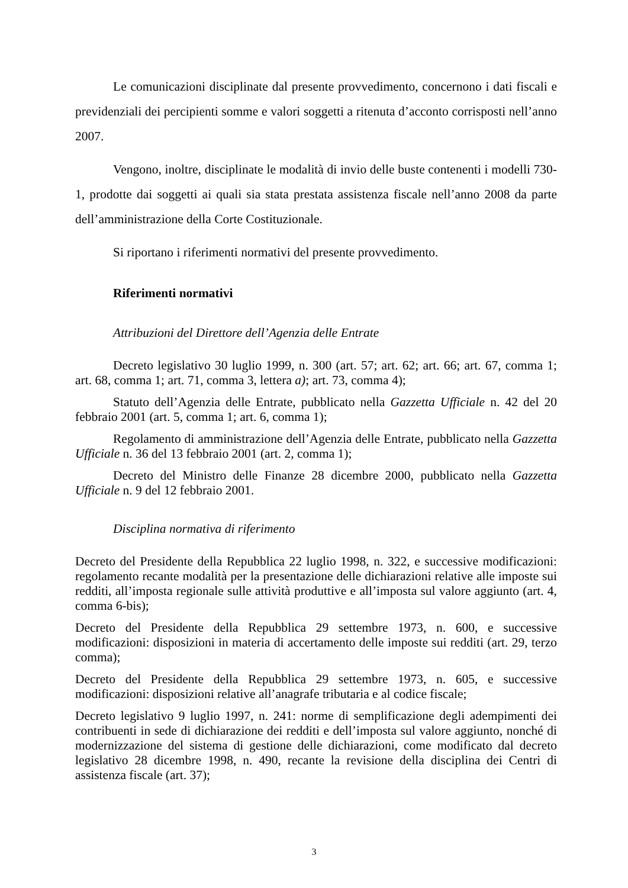Le comunicazioni disciplinate dal presente provvedimento, concernono i dati fiscali e previdenziali dei percipienti somme e valori soggetti a ritenuta d’acconto corrisposti nell’anno 2007.
Vengono, inoltre, disciplinate le modalità di invio delle buste contenenti i modelli 730-1, prodotte dai soggetti ai quali sia stata prestata assistenza fiscale nell’anno 2008 da parte dell’amministrazione della Corte Costituzionale.
Si riportano i riferimenti normativi del presente provvedimento.
Riferimenti normativi
Attribuzioni del Direttore dell’Agenzia delle Entrate
Decreto legislativo 30 luglio 1999, n. 300 (art. 57; art. 62; art. 66; art. 67, comma 1; art. 68, comma 1; art. 71, comma 3, lettera a); art. 73, comma 4);
Statuto dell’Agenzia delle Entrate, pubblicato nella Gazzetta Ufficiale n. 42 del 20 febbraio 2001 (art. 5, comma 1; art. 6, comma 1);
Regolamento di amministrazione dell’Agenzia delle Entrate, pubblicato nella Gazzetta Ufficiale n. 36 del 13 febbraio 2001 (art. 2, comma 1);
Decreto del Ministro delle Finanze 28 dicembre 2000, pubblicato nella Gazzetta Ufficiale n. 9 del 12 febbraio 2001.
Disciplina normativa di riferimento
Decreto del Presidente della Repubblica 22 luglio 1998, n. 322, e successive modificazioni: regolamento recante modalità per la presentazione delle dichiarazioni relative alle imposte sui redditi, all’imposta regionale sulle attività produttive e all’imposta sul valore aggiunto (art. 4, comma 6-bis);
Decreto del Presidente della Repubblica 29 settembre 1973, n. 600, e successive modificazioni: disposizioni in materia di accertamento delle imposte sui redditi (art. 29, terzo comma);
Decreto del Presidente della Repubblica 29 settembre 1973, n. 605, e successive modificazioni: disposizioni relative all’anagrafe tributaria e al codice fiscale;
Decreto legislativo 9 luglio 1997, n. 241: norme di semplificazione degli adempimenti dei contribuenti in sede di dichiarazione dei redditi e dell’imposta sul valore aggiunto, nonché di modernizzazione del sistema di gestione delle dichiarazioni, come modificato dal decreto legislativo 28 dicembre 1998, n. 490, recante la revisione della disciplina dei Centri di assistenza fiscale (art. 37);
3